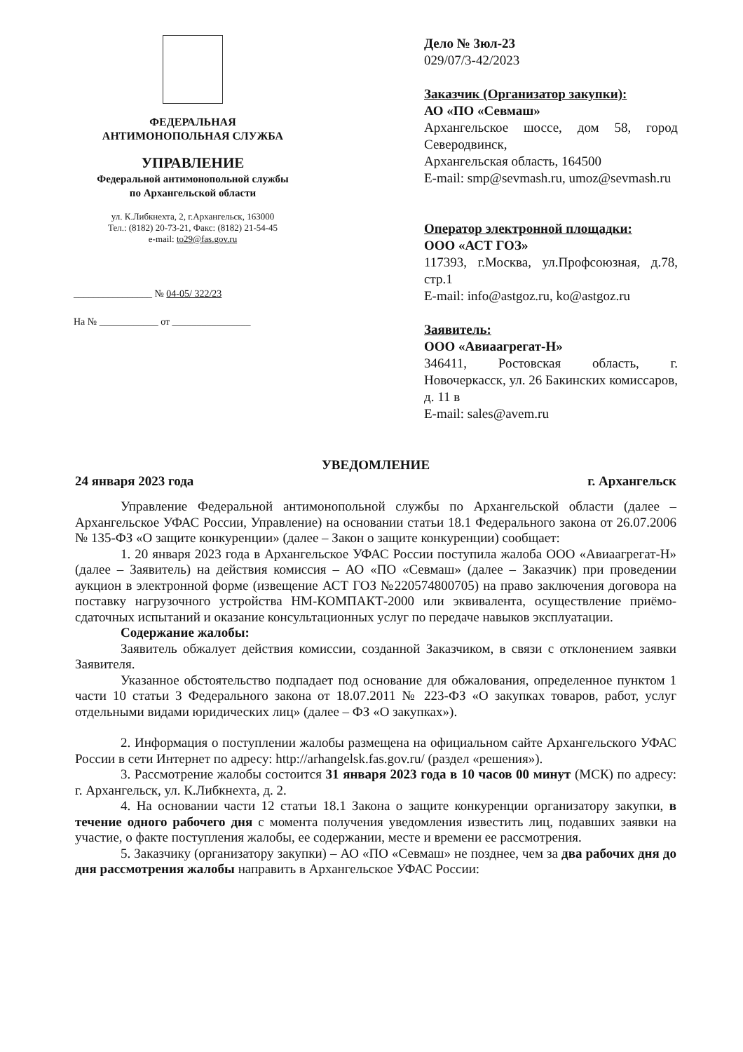ФЕДЕРАЛЬНАЯ
АНТИМОНОПОЛЬНАЯ СЛУЖБА
УПРАВЛЕНИЕ
Федеральной антимонопольной службы
по Архангельской области
ул. К.Либкнехта, 2, г.Архангельск, 163000
Тел.: (8182) 20-73-21, Факс: (8182) 21-54-45
e-mail: to29@fas.gov.ru
________________ № 04-05/ 322/23
На № ____________ от ________________
Дело № 3юл-23
029/07/3-42/2023
Заказчик (Организатор закупки):
АО «ПО «Севмаш»
Архангельское шоссе, дом 58, город Северодвинск,
Архангельская область, 164500
E-mail: smp@sevmash.ru, umoz@sevmash.ru
Оператор электронной площадки:
ООО «АСТ ГОЗ»
117393, г.Москва, ул.Профсоюзная, д.78, стр.1
E-mail: info@astgoz.ru, ko@astgoz.ru
Заявитель:
ООО «Авиаагрегат-Н»
346411, Ростовская область, г. Новочеркасск, ул. 26 Бакинских комиссаров, д. 11 в
E-mail: sales@avem.ru
УВЕДОМЛЕНИЕ
24 января 2023 года г. Архангельск
Управление Федеральной антимонопольной службы по Архангельской области (далее – Архангельское УФАС России, Управление) на основании статьи 18.1 Федерального закона от 26.07.2006 № 135-ФЗ «О защите конкуренции» (далее – Закон о защите конкуренции) сообщает:
1. 20 января 2023 года в Архангельское УФАС России поступила жалоба ООО «Авиаагрегат-Н» (далее – Заявитель) на действия комиссия – АО «ПО «Севмаш» (далее – Заказчик) при проведении аукцион в электронной форме (извещение АСТ ГОЗ №220574800705) на право заключения договора на поставку нагрузочного устройства НМ-КОМПАКТ-2000 или эквивалента, осуществление приёмо-сдаточных испытаний и оказание консультационных услуг по передаче навыков эксплуатации.
Содержание жалобы:
Заявитель обжалует действия комиссии, созданной Заказчиком, в связи с отклонением заявки Заявителя.
Указанное обстоятельство подпадает под основание для обжалования, определенное пунктом 1 части 10 статьи 3 Федерального закона от 18.07.2011 № 223-ФЗ «О закупках товаров, работ, услуг отдельными видами юридических лиц» (далее – ФЗ «О закупках»).
2. Информация о поступлении жалобы размещена на официальном сайте Архангельского УФАС России в сети Интернет по адресу: http://arhangelsk.fas.gov.ru/ (раздел «решения»).
3. Рассмотрение жалобы состоится 31 января 2023 года в 10 часов 00 минут (МСК) по адресу: г. Архангельск, ул. К.Либкнехта, д. 2.
4. На основании части 12 статьи 18.1 Закона о защите конкуренции организатору закупки, в течение одного рабочего дня с момента получения уведомления известить лиц, подавших заявки на участие, о факте поступления жалобы, ее содержании, месте и времени ее рассмотрения.
5. Заказчику (организатору закупки) – АО «ПО «Севмаш» не позднее, чем за два рабочих дня до дня рассмотрения жалобы направить в Архангельское УФАС России: